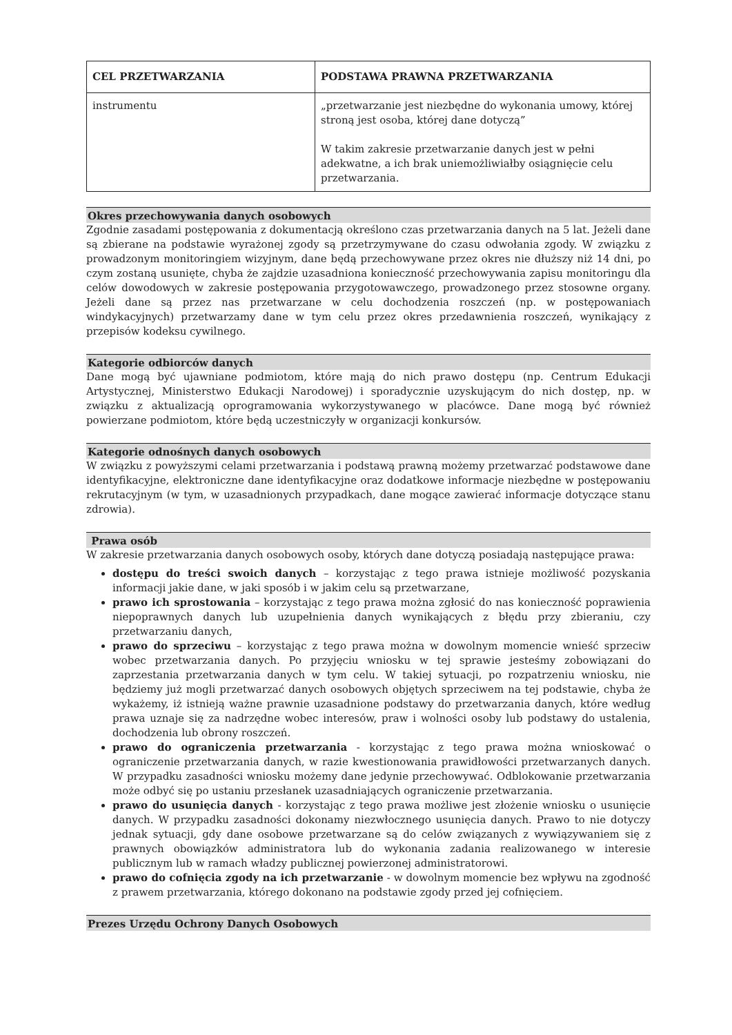| CEL PRZETWARZANIA | PODSTAWA PRAWNA PRZETWARZANIA |
| --- | --- |
| instrumentu | „przetwarzanie jest niezbędne do wykonania umowy, której stroną jest osoba, której dane dotyczą” W takim zakresie przetwarzanie danych jest w pełni adekwatne, a ich brak uniemożliwiałby osiągnięcie celu przetwarzania. |
Okres przechowywania danych osobowych
Zgodnie zasadami postępowania z dokumentacją określono czas przetwarzania danych na 5 lat. Jeżeli dane są zbierane na podstawie wyrażonej zgody są przetrzymywane do czasu odwołania zgody. W związku z prowadzonym monitoringiem wizyjnym, dane będą przechowywane przez okres nie dłuższy niż 14 dni, po czym zostaną usunięte, chyba że zajdzie uzasadniona konieczność przechowywania zapisu monitoringu dla celów dowodowych w zakresie postępowania przygotowawczego, prowadzonego przez stosowne organy. Jeżeli dane są przez nas przetwarzane w celu dochodzenia roszczeń (np. w postępowaniach windykacyjnych) przetwarzamy dane w tym celu przez okres przedawnienia roszczeń, wynikający z przepisów kodeksu cywilnego.
Kategorie odbiorców danych
Dane mogą być ujawniane podmiotom, które mają do nich prawo dostępu (np. Centrum Edukacji Artystycznej, Ministerstwo Edukacji Narodowej) i sporadycznie uzyskującym do nich dostęp, np. w związku z aktualizacją oprogramowania wykorzystywanego w placówce. Dane mogą być również powierzane podmiotom, które będą uczestniczyły w organizacji konkursów.
Kategorie odnośnych danych osobowych
W związku z powyższymi celami przetwarzania i podstawą prawną możemy przetwarzać podstawowe dane identyfikacyjne, elektroniczne dane identyfikacyjne oraz dodatkowe informacje niezbędne w postępowaniu rekrutacyjnym (w tym, w uzasadnionych przypadkach, dane mogące zawierać informacje dotyczące stanu zdrowia).
Prawa osób
W zakresie przetwarzania danych osobowych osoby, których dane dotyczą posiadają następujące prawa:
dostępu do treści swoich danych – korzystając z tego prawa istnieje możliwość pozyskania informacji jakie dane, w jaki sposób i w jakim celu są przetwarzane,
prawo ich sprostowania – korzystając z tego prawa można zgłosić do nas konieczność poprawienia niepoprawnych danych lub uzupełnienia danych wynikających z błędu przy zbieraniu, czy przetwarzaniu danych,
prawo do sprzeciwu – korzystając z tego prawa można w dowolnym momencie wnieść sprzeciw wobec przetwarzania danych. Po przyjęciu wniosku w tej sprawie jesteśmy zobowiązani do zaprzestania przetwarzania danych w tym celu. W takiej sytuacji, po rozpatrzeniu wniosku, nie będziemy już mogli przetwarzać danych osobowych objętych sprzeciwem na tej podstawie, chyba że wykażemy, iż istnieją ważne prawnie uzasadnione podstawy do przetwarzania danych, które według prawa uznaje się za nadrzędne wobec interesów, praw i wolności osoby lub podstawy do ustalenia, dochodzenia lub obrony roszczeń.
prawo do ograniczenia przetwarzania - korzystając z tego prawa można wnioskować o ograniczenie przetwarzania danych, w razie kwestionowania prawidłowości przetwarzanych danych. W przypadku zasadności wniosku możemy dane jedynie przechowywać. Odblokowanie przetwarzania może odbyć się po ustaniu przesłanek uzasadniających ograniczenie przetwarzania.
prawo do usunięcia danych - korzystając z tego prawa możliwe jest złożenie wniosku o usunięcie danych. W przypadku zasadności dokonamy niezwłocznego usunięcia danych. Prawo to nie dotyczy jednak sytuacji, gdy dane osobowe przetwarzane są do celów związanych z wywiązywaniem się z prawnych obowiązków administratora lub do wykonania zadania realizowanego w interesie publicznym lub w ramach władzy publicznej powierzonej administratorowi.
prawo do cofnięcia zgody na ich przetwarzanie - w dowolnym momencie bez wpływu na zgodność z prawem przetwarzania, którego dokonano na podstawie zgody przed jej cofnięciem.
Prezes Urzędu Ochrony Danych Osobowych